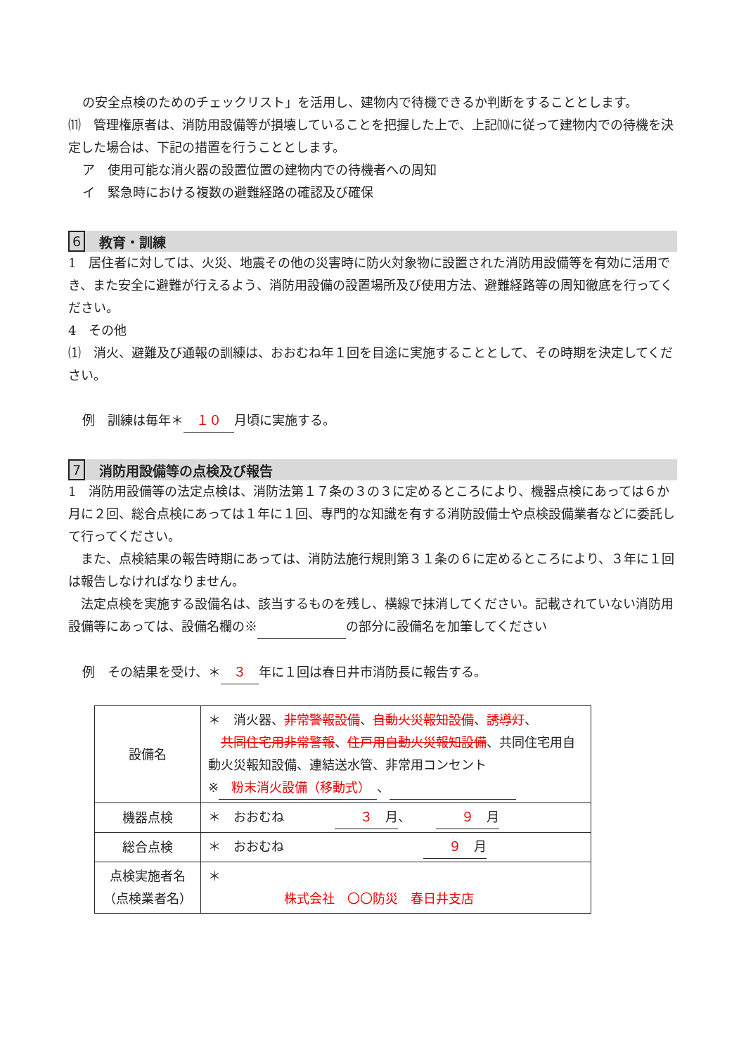の安全点検のためのチェックリスト」を活用し、建物内で待機できるか判断をすることとします。
⑾　管理権原者は、消防用設備等が損壊していることを把握した上で、上記⑽に従って建物内での待機を決定した場合は、下記の措置を行うこととします。
ア　使用可能な消火器の設置位置の建物内での待機者への周知
イ　緊急時における複数の避難経路の確認及び確保
6 教育・訓練
1　居住者に対しては、火災、地震その他の災害時に防火対象物に設置された消防用設備等を有効に活用でき、また安全に避難が行えるよう、消防用設備の設置場所及び使用方法、避難経路等の周知徹底を行ってください。
4　その他
⑴　消火、避難及び通報の訓練は、おおむね年１回を目途に実施することとして、その時期を決定してください。
例　訓練は毎年＊　１０　月頃に実施する。
7 消防用設備等の点検及び報告
1　消防用設備等の法定点検は、消防法第１７条の３の３に定めるところにより、機器点検にあっては６か月に２回、総合点検にあっては１年に１回、専門的な知識を有する消防設備士や点検設備業者などに委託して行ってください。
　また、点検結果の報告時期にあっては、消防法施行規則第３１条の６に定めるところにより、３年に１回は報告しなければなりません。
　法定点検を実施する設備名は、該当するものを残し、横線で抹消してください。記載されていない消防用設備等にあっては、設備名欄の※　　　　　　　 の部分に設備名を加筆してください
例　その結果を受け、＊　３　年に１回は春日井市消防長に報告する。
| 設備名 | ＊ 消火器、 非常警報設備 、 自動火災報知設備 、 誘導灯 、 共同住宅用非常警報 、 住戸用自動火災報知設備 、共同住宅用自動火災報知設備、連結送水管、非常用コンセント ※ 粉末消火設備（移動式） 、 |
| 機器点検 | ＊ おおむね ３ 月 、 ９ 月 |
| 総合点検 | ＊ おおむね ９ 月 |
| 点検実施者名 （点検業者名） | ＊ 株式会社 〇〇防災 春日井支店 |